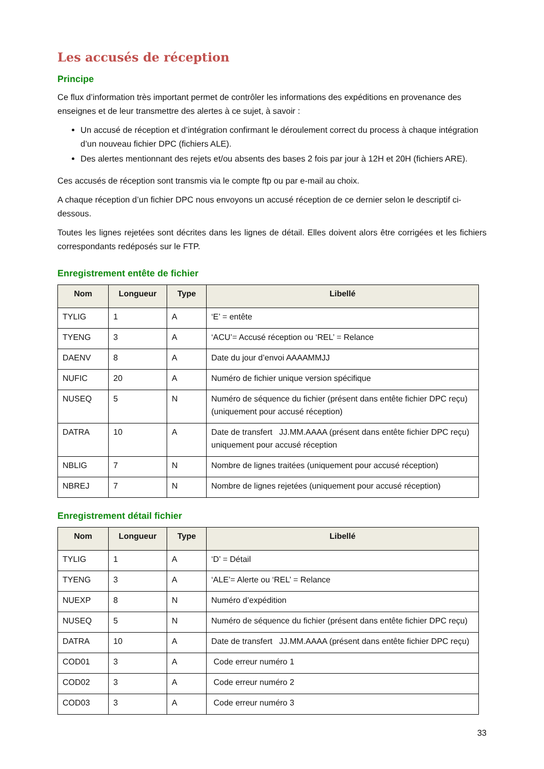Les accusés de réception
Principe
Ce flux d’information très important permet de contrôler les informations des expéditions en provenance des enseignes et de leur transmettre des alertes à ce sujet, à savoir :
Un accusé de réception et d’intégration confirmant le déroulement correct du process à chaque intégration d’un nouveau fichier DPC (fichiers ALE).
Des alertes mentionnant des rejets et/ou absents des bases 2 fois par jour à 12H et 20H (fichiers ARE).
Ces accusés de réception sont transmis via le compte ftp ou par e-mail au choix.
A chaque réception d’un fichier DPC nous envoyons un accusé réception de ce dernier selon le descriptif ci-dessous.
Toutes les lignes rejetées sont décrites dans les lignes de détail. Elles doivent alors être corrigées et les fichiers correspondants redéposés sur le FTP.
Enregistrement entête de fichier
| Nom | Longueur | Type | Libellé |
| --- | --- | --- | --- |
| TYLIG | 1 | A | ‘E’ = entête |
| TYENG | 3 | A | ‘ACU’= Accusé réception ou ‘REL’ = Relance |
| DAENV | 8 | A | Date du jour d’envoi AAAAMMJJ |
| NUFIC | 20 | A | Numéro de fichier unique version spécifique |
| NUSEQ | 5 | N | Numéro de séquence du fichier (présent dans entête fichier DPC reçu) (uniquement pour accusé réception) |
| DATRA | 10 | A | Date de transfert JJ.MM.AAAA (présent dans entête fichier DPC reçu) uniquement pour accusé réception |
| NBLIG | 7 | N | Nombre de lignes traitées (uniquement pour accusé réception) |
| NBREJ | 7 | N | Nombre de lignes rejetées (uniquement pour accusé réception) |
Enregistrement détail fichier
| Nom | Longueur | Type | Libellé |
| --- | --- | --- | --- |
| TYLIG | 1 | A | ‘D’ = Détail |
| TYENG | 3 | A | ‘ALE’= Alerte ou ‘REL’ = Relance |
| NUEXP | 8 | N | Numéro d’expédition |
| NUSEQ | 5 | N | Numéro de séquence du fichier (présent dans entête fichier DPC reçu) |
| DATRA | 10 | A | Date de transfert JJ.MM.AAAA (présent dans entête fichier DPC reçu) |
| COD01 | 3 | A | Code erreur numéro 1 |
| COD02 | 3 | A | Code erreur numéro 2 |
| COD03 | 3 | A | Code erreur numéro 3 |
33